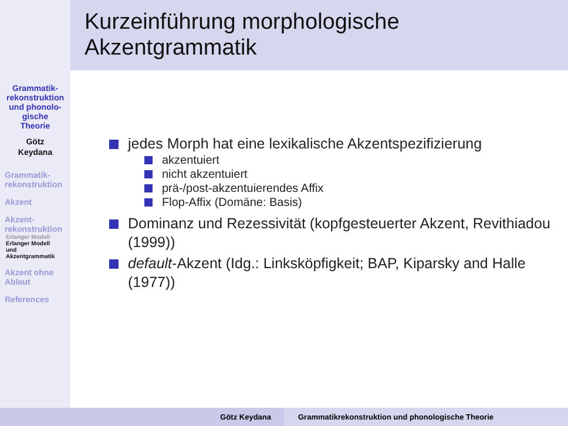Kurzeinführung morphologische
Akzentgrammatik
Grammatik-
rekonstruktion
und phonolo-
gische
Theorie
Götz
Keydana
Grammatik-
rekonstruktion
Akzent
Akzent-
rekonstruktion
Erlanger Modell
Erlanger Modell
und
Akzentgrammatik
Akzent ohne
Ablaut
References
jedes Morph hat eine lexikalische Akzentspezifizierung
akzentuiert
nicht akzentuiert
prä-/post-akzentuierendes Affix
Flop-Affix (Domäne: Basis)
Dominanz und Rezessivität (kopfgesteuerter Akzent, Revithiadou (1999))
default-Akzent (Idg.: Linksköpfigkeit; BAP, Kiparsky and Halle (1977))
Götz Keydana Grammatikrekonstruktion und phonologische Theorie